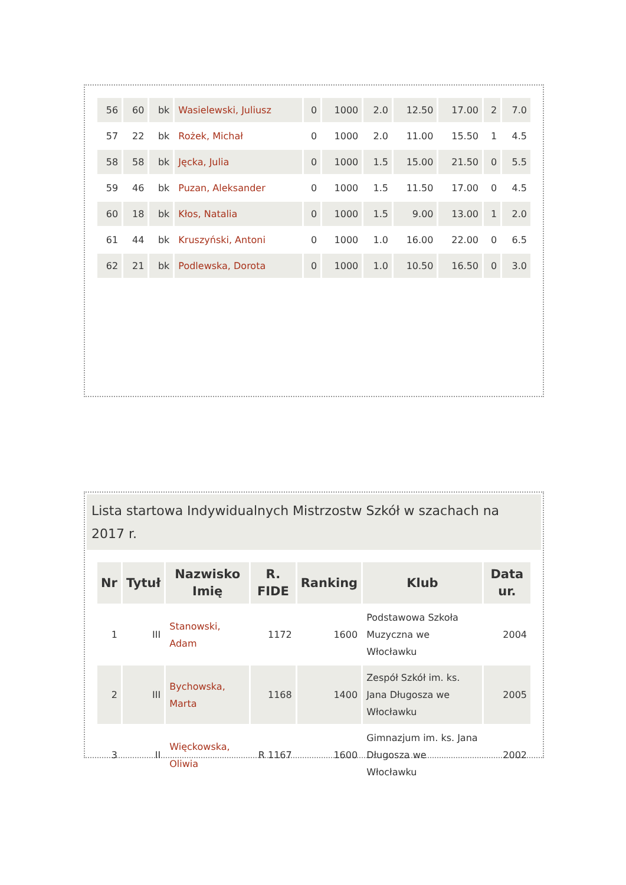| 56 | 60 | bk | Wasielewski, Juliusz | 0 | 1000 | 2.0 | 12.50 | 17.00 | 2 | 7.0 |
| 57 | 22 | bk | Rożek, Michał | 0 | 1000 | 2.0 | 11.00 | 15.50 | 1 | 4.5 |
| 58 | 58 | bk | Jęcka, Julia | 0 | 1000 | 1.5 | 15.00 | 21.50 | 0 | 5.5 |
| 59 | 46 | bk | Puzan, Aleksander | 0 | 1000 | 1.5 | 11.50 | 17.00 | 0 | 4.5 |
| 60 | 18 | bk | Kłos, Natalia | 0 | 1000 | 1.5 | 9.00 | 13.00 | 1 | 2.0 |
| 61 | 44 | bk | Kruszyński, Antoni | 0 | 1000 | 1.0 | 16.00 | 22.00 | 0 | 6.5 |
| 62 | 21 | bk | Podlewska, Dorota | 0 | 1000 | 1.0 | 10.50 | 16.50 | 0 | 3.0 |
Lista startowa Indywidualnych Mistrzostw Szkół w szachach na 2017 r.
| Nr | Tytuł | Nazwisko Imię | R. FIDE | Ranking | Klub | Data ur. |
| --- | --- | --- | --- | --- | --- | --- |
| 1 | III | Stanowski, Adam | 1172 | 1600 | Podstawowa Szkoła Muzyczna we Włocławku | 2004 |
| 2 | III | Bychowska, Marta | 1168 | 1400 | Zespół Szkół im. ks. Jana Długosza we Włocławku | 2005 |
| 3 | II | Więckowska, Oliwia | R 1167 | 1600 | Gimnazjum im. ks. Jana Długosza we Włocławku | 2002 |